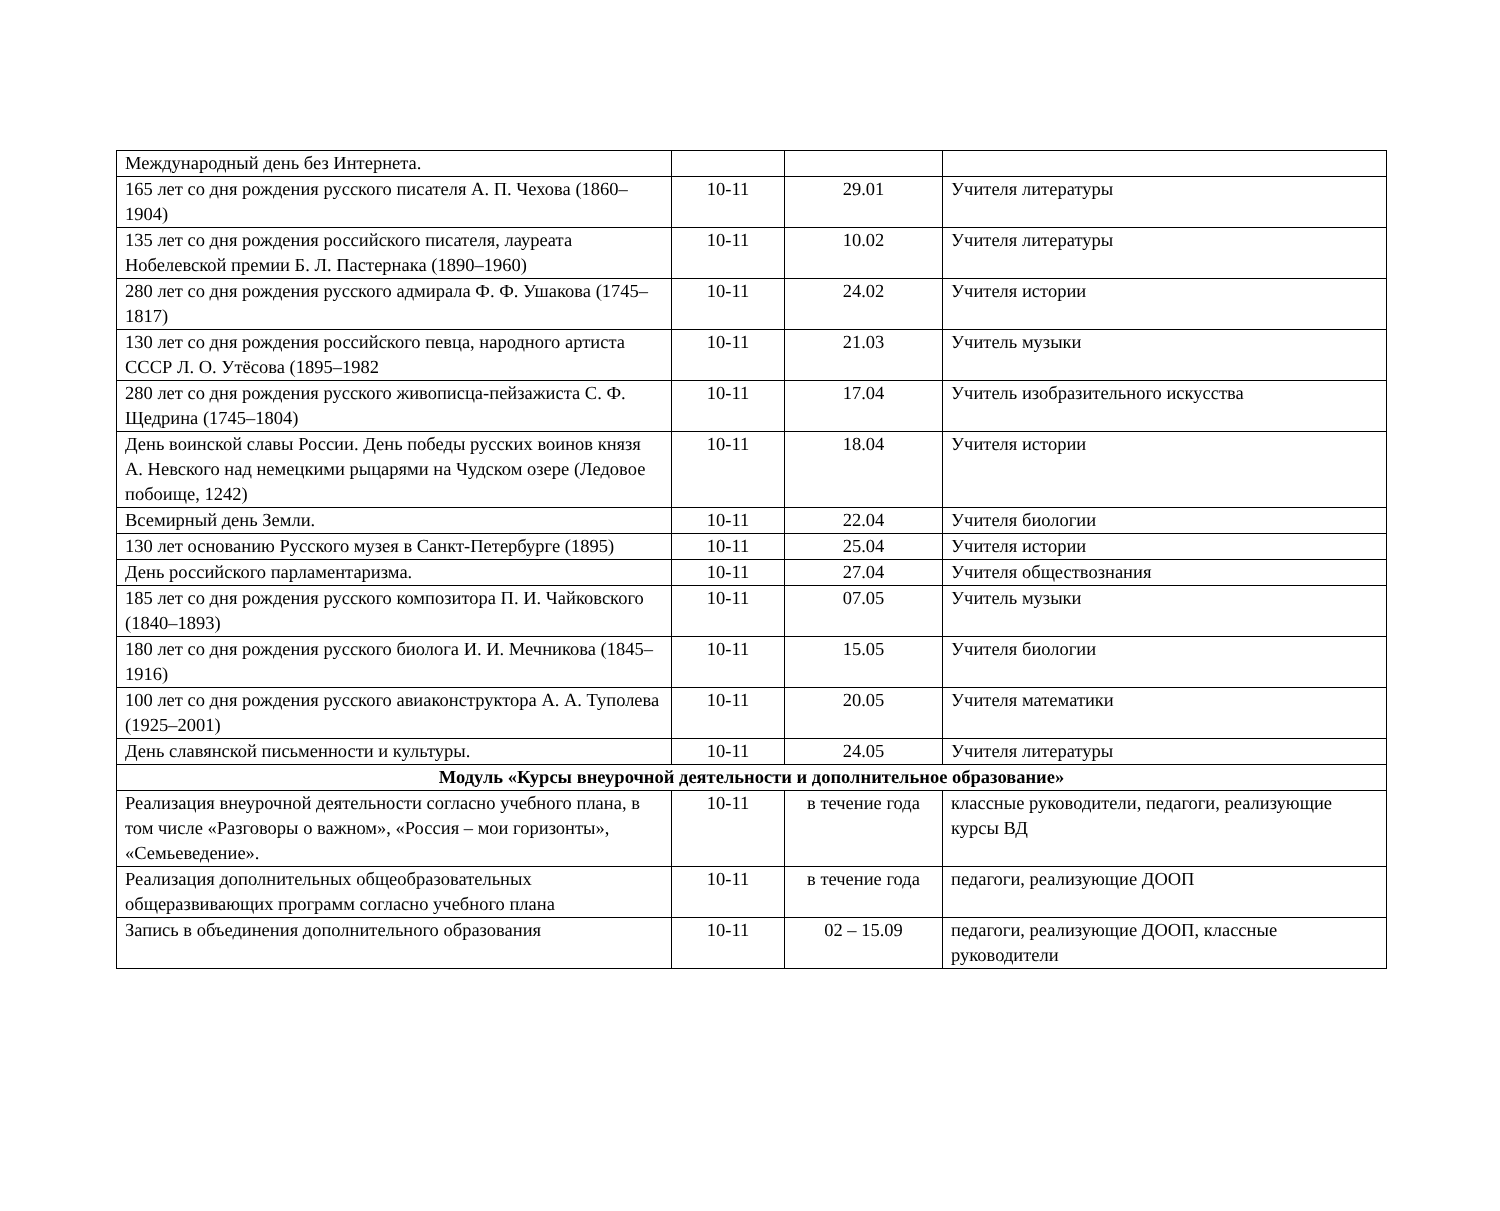| Международный день без Интернета. | | | |
| 165 лет со дня рождения русского писателя А. П. Чехова (1860–1904) | 10-11 | 29.01 | Учителя литературы |
| 135 лет со дня рождения российского писателя, лауреата Нобелевской премии Б. Л. Пастернака (1890–1960) | 10-11 | 10.02 | Учителя литературы |
| 280 лет со дня рождения русского адмирала Ф. Ф. Ушакова (1745–1817) | 10-11 | 24.02 | Учителя истории |
| 130 лет со дня рождения российского певца, народного артиста СССР Л. О. Утёсова (1895–1982 | 10-11 | 21.03 | Учитель музыки |
| 280 лет со дня рождения русского живописца-пейзажиста С. Ф. Щедрина (1745–1804) | 10-11 | 17.04 | Учитель изобразительного искусства |
| День воинской славы России. День победы русских воинов князя А. Невского над немецкими рыцарями на Чудском озере (Ледовое побоище, 1242) | 10-11 | 18.04 | Учителя истории |
| Всемирный день Земли. | 10-11 | 22.04 | Учителя биологии |
| 130 лет основанию Русского музея в Санкт-Петербурге (1895) | 10-11 | 25.04 | Учителя истории |
| День российского парламентаризма. | 10-11 | 27.04 | Учителя обществознания |
| 185 лет со дня рождения русского композитора П. И. Чайковского (1840–1893) | 10-11 | 07.05 | Учитель музыки |
| 180 лет со дня рождения русского биолога И. И. Мечникова (1845–1916) | 10-11 | 15.05 | Учителя биологии |
| 100 лет со дня рождения русского авиаконструктора А. А. Туполева (1925–2001) | 10-11 | 20.05 | Учителя математики |
| День славянской письменности и культуры. | 10-11 | 24.05 | Учителя литературы |
| Модуль «Курсы внеурочной деятельности и дополнительное образование» | | | |
| Реализация внеурочной деятельности согласно учебного плана, в том числе «Разговоры о важном», «Россия – мои горизонты», «Семьеведение». | 10-11 | в течение года | классные руководители, педагоги, реализующие курсы ВД |
| Реализация дополнительных общеобразовательных общеразвивающих программ согласно учебного плана | 10-11 | в течение года | педагоги, реализующие ДООП |
| Запись в объединения дополнительного образования | 10-11 | 02 – 15.09 | педагоги, реализующие ДООП, классные руководители |